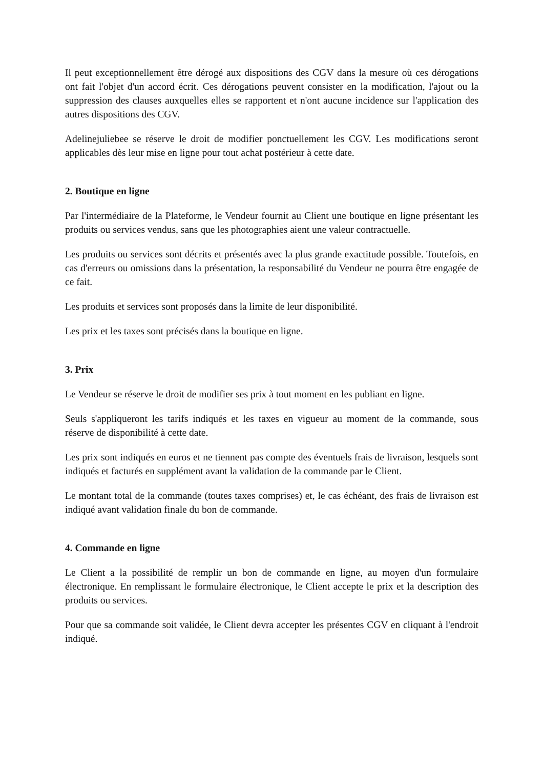Il peut exceptionnellement être dérogé aux dispositions des CGV dans la mesure où ces dérogations ont fait l'objet d'un accord écrit. Ces dérogations peuvent consister en la modification, l'ajout ou la suppression des clauses auxquelles elles se rapportent et n'ont aucune incidence sur l'application des autres dispositions des CGV.
Adelinejuliebee se réserve le droit de modifier ponctuellement les CGV. Les modifications seront applicables dès leur mise en ligne pour tout achat postérieur à cette date.
2. Boutique en ligne
Par l'intermédiaire de la Plateforme, le Vendeur fournit au Client une boutique en ligne présentant les produits ou services vendus, sans que les photographies aient une valeur contractuelle.
Les produits ou services sont décrits et présentés avec la plus grande exactitude possible. Toutefois, en cas d'erreurs ou omissions dans la présentation, la responsabilité du Vendeur ne pourra être engagée de ce fait.
Les produits et services sont proposés dans la limite de leur disponibilité.
Les prix et les taxes sont précisés dans la boutique en ligne.
3. Prix
Le Vendeur se réserve le droit de modifier ses prix à tout moment en les publiant en ligne.
Seuls s'appliqueront les tarifs indiqués et les taxes en vigueur au moment de la commande, sous réserve de disponibilité à cette date.
Les prix sont indiqués en euros et ne tiennent pas compte des éventuels frais de livraison, lesquels sont indiqués et facturés en supplément avant la validation de la commande par le Client.
Le montant total de la commande (toutes taxes comprises) et, le cas échéant, des frais de livraison est indiqué avant validation finale du bon de commande.
4. Commande en ligne
Le Client a la possibilité de remplir un bon de commande en ligne, au moyen d'un formulaire électronique. En remplissant le formulaire électronique, le Client accepte le prix et la description des produits ou services.
Pour que sa commande soit validée, le Client devra accepter les présentes CGV en cliquant à l'endroit indiqué.